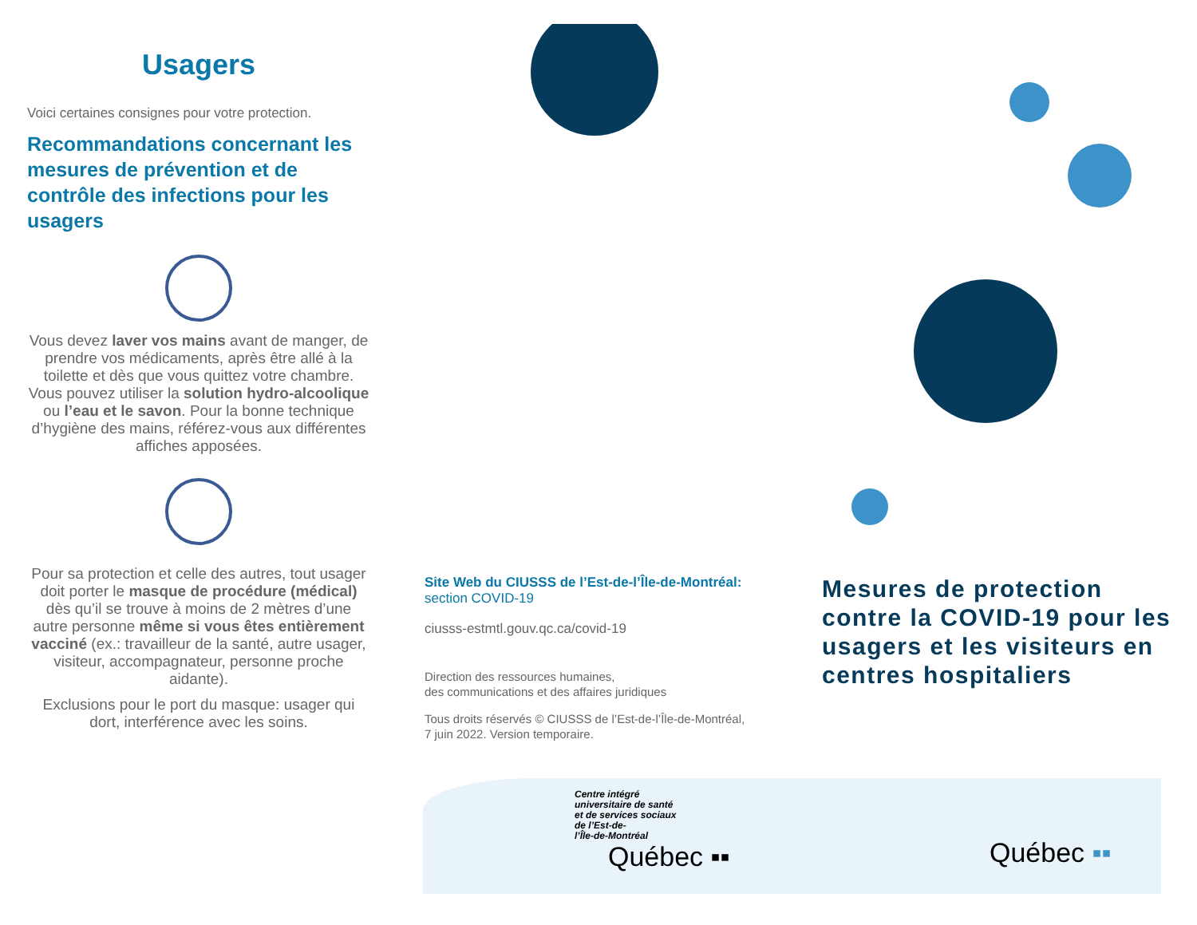Usagers
Voici certaines consignes pour votre protection.
Recommandations concernant les mesures de prévention et de contrôle des infections pour les usagers
Vous devez laver vos mains avant de manger, de prendre vos médicaments, après être allé à la toilette et dès que vous quittez votre chambre. Vous pouvez utiliser la solution hydro-alcoolique ou l’eau et le savon. Pour la bonne technique d’hygiène des mains, référez-vous aux différentes affiches apposées.
Pour sa protection et celle des autres, tout usager doit porter le masque de procédure (médical) dès qu’il se trouve à moins de 2 mètres d’une autre personne même si vous êtes entièrement vacciné (ex.: travailleur de la santé, autre usager, visiteur, accompagnateur, personne proche aidante).
Exclusions pour le port du masque: usager qui dort, interférence avec les soins.
Site Web du CIUSSS de l’Est-de-l’Île-de-Montréal:
section COVID-19
ciusss-estmtl.gouv.qc.ca/covid-19
Direction des ressources humaines,
des communications et des affaires juridiques
Tous droits réservés © CIUSSS de l’Est-de-l’Île-de-Montréal,
7 juin 2022. Version temporaire.
Centre intégré
universitaire de santé
et de services sociaux
de l’Est-de-
l’Île-de-Montréal
Québec ▪▪
Mesures de protection contre la COVID-19 pour les usagers et les visiteurs en centres hospitaliers
Québec ▪▪